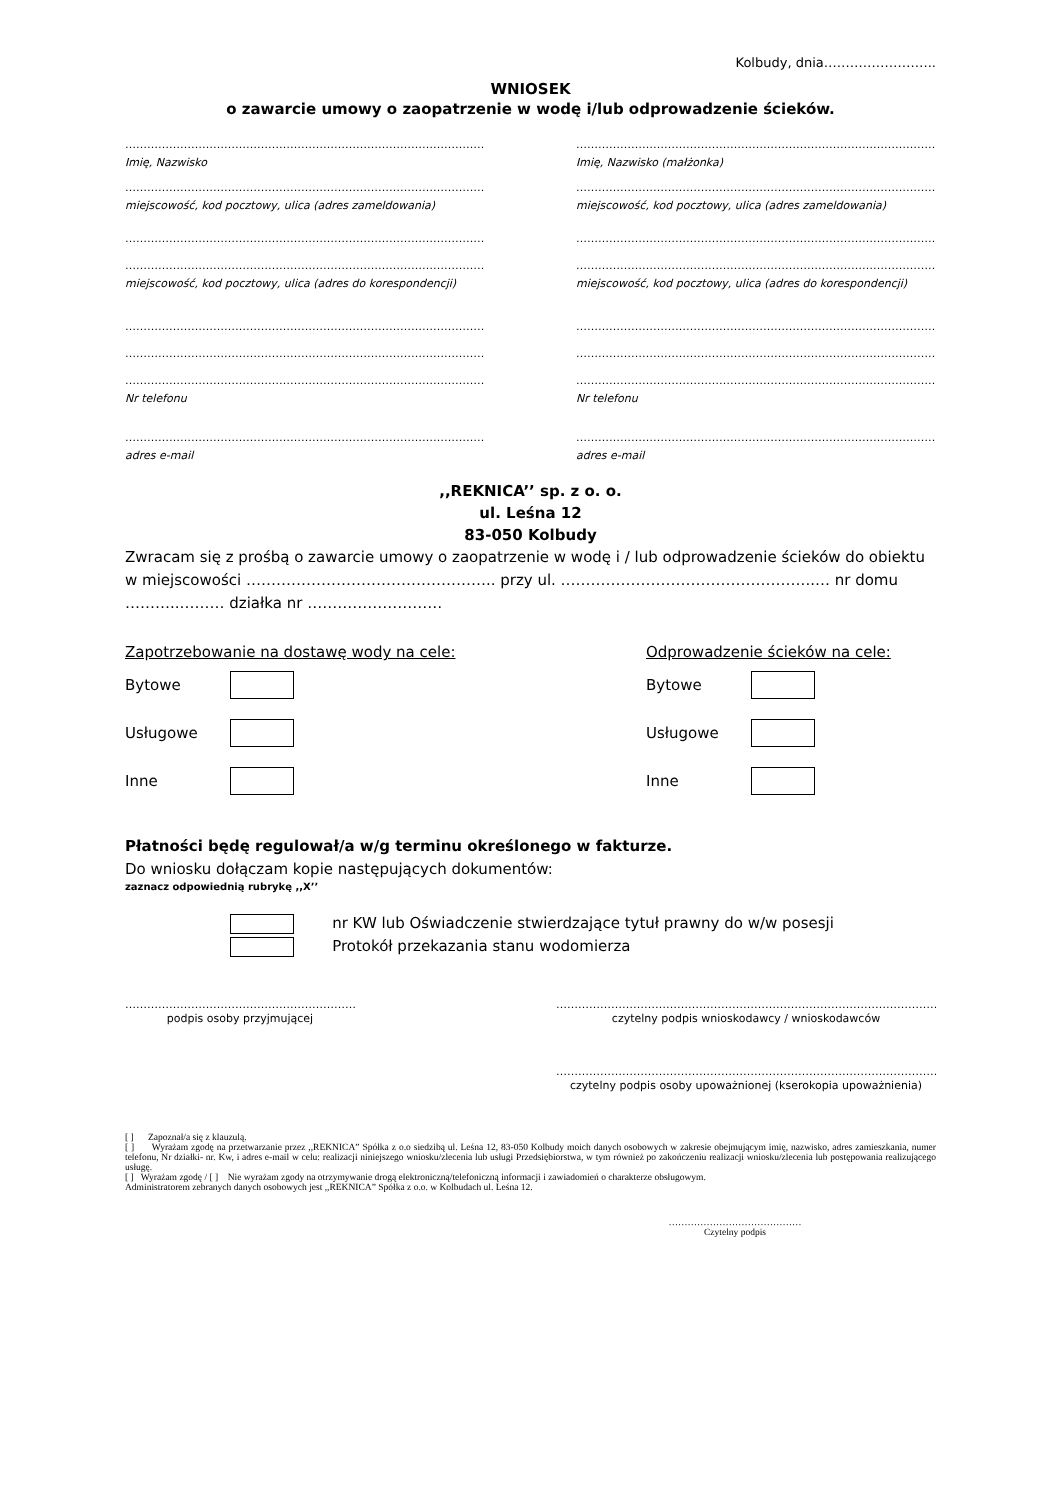Kolbudy, dnia……………………..
WNIOSEK
o zawarcie umowy o zaopatrzenie w wodę i/lub odprowadzenie ścieków.
…………………………………………………………………………………………………
Imię, Nazwisko
…………………………………………………………………………………………………
miejscowość, kod pocztowy, ulica (adres zameldowania)
…………………………………………………………………………………………………
…………………………………………………………………………………………………
miejscowość, kod pocztowy, ulica (adres do korespondencji)
…………………………………………………………………………………………………
…………………………………………………………………………………………………
…………………………………………………………………………………………………
Nr telefonu
…………………………………………………………………………………………………
adres e-mail
…………………………………………………………………………………………………
Imię, Nazwisko (małżonka)
…………………………………………………………………………………………………
miejscowość, kod pocztowy, ulica (adres zameldowania)
…………………………………………………………………………………………………
…………………………………………………………………………………………………
miejscowość, kod pocztowy, ulica (adres do korespondencji)
…………………………………………………………………………………………………
…………………………………………………………………………………………………
…………………………………………………………………………………………………
Nr telefonu
…………………………………………………………………………………………………
adres e-mail
,,REKNICA’’ sp. z o. o.
ul. Leśna 12
83-050 Kolbudy
Zwracam się z prośbą o zawarcie umowy o zaopatrzenie w wodę i / lub odprowadzenie ścieków do obiektu w miejscowości ………………………………………….. przy ul. …………………………………………...… nr domu ………..……… działka nr ………………………
Zapotrzebowanie na dostawę wody na cele:
Bytowe
Usługowe
Inne
Odprowadzenie ścieków na cele:
Bytowe
Usługowe
Inne
Płatności będę regulował/a w/g terminu określonego w fakturze.
Do wniosku dołączam kopie następujących dokumentów:
zaznacz odpowiednią rubrykę ,,X’’
nr KW lub Oświadczenie stwierdzające tytuł prawny do w/w posesji
Protokół przekazania stanu wodomierza
……………………………………………………………
podpis osoby przyjmującej
…………………………………………………………………………………………………………
czytelny podpis wnioskodawcy / wnioskodawców
…………………………………………………………………………………………………………
czytelny podpis osoby upoważnionej (kserokopia upoważnienia)
[ ] Zapoznał/a się z klauzulą.
[ ] Wyrażam zgodę na przetwarzanie przez ,,REKNICA” Spółka z o.o siedzibą ul. Leśna 12, 83-050 Kolbudy moich danych osobowych w zakresie obejmującym imię, nazwisko, adres zamieszkania, numer telefonu, Nr działki- nr. Kw, i adres e-mail w celu: realizacji niniejszego wniosku/zlecenia lub usługi Przedsiębiorstwa, w tym również po zakończeniu realizacji wniosku/zlecenia lub postępowania realizującego usługę.
[ ] Wyrażam zgodę / [ ] Nie wyrażam zgody na otrzymywanie drogą elektroniczną/telefoniczną informacji i zawiadomień o charakterze obsługowym.
Administratorem zebranych danych osobowych jest ,,REKNICA” Spółka z o.o. w Kolbudach ul. Leśna 12.
……………………………………
Czytelny podpis